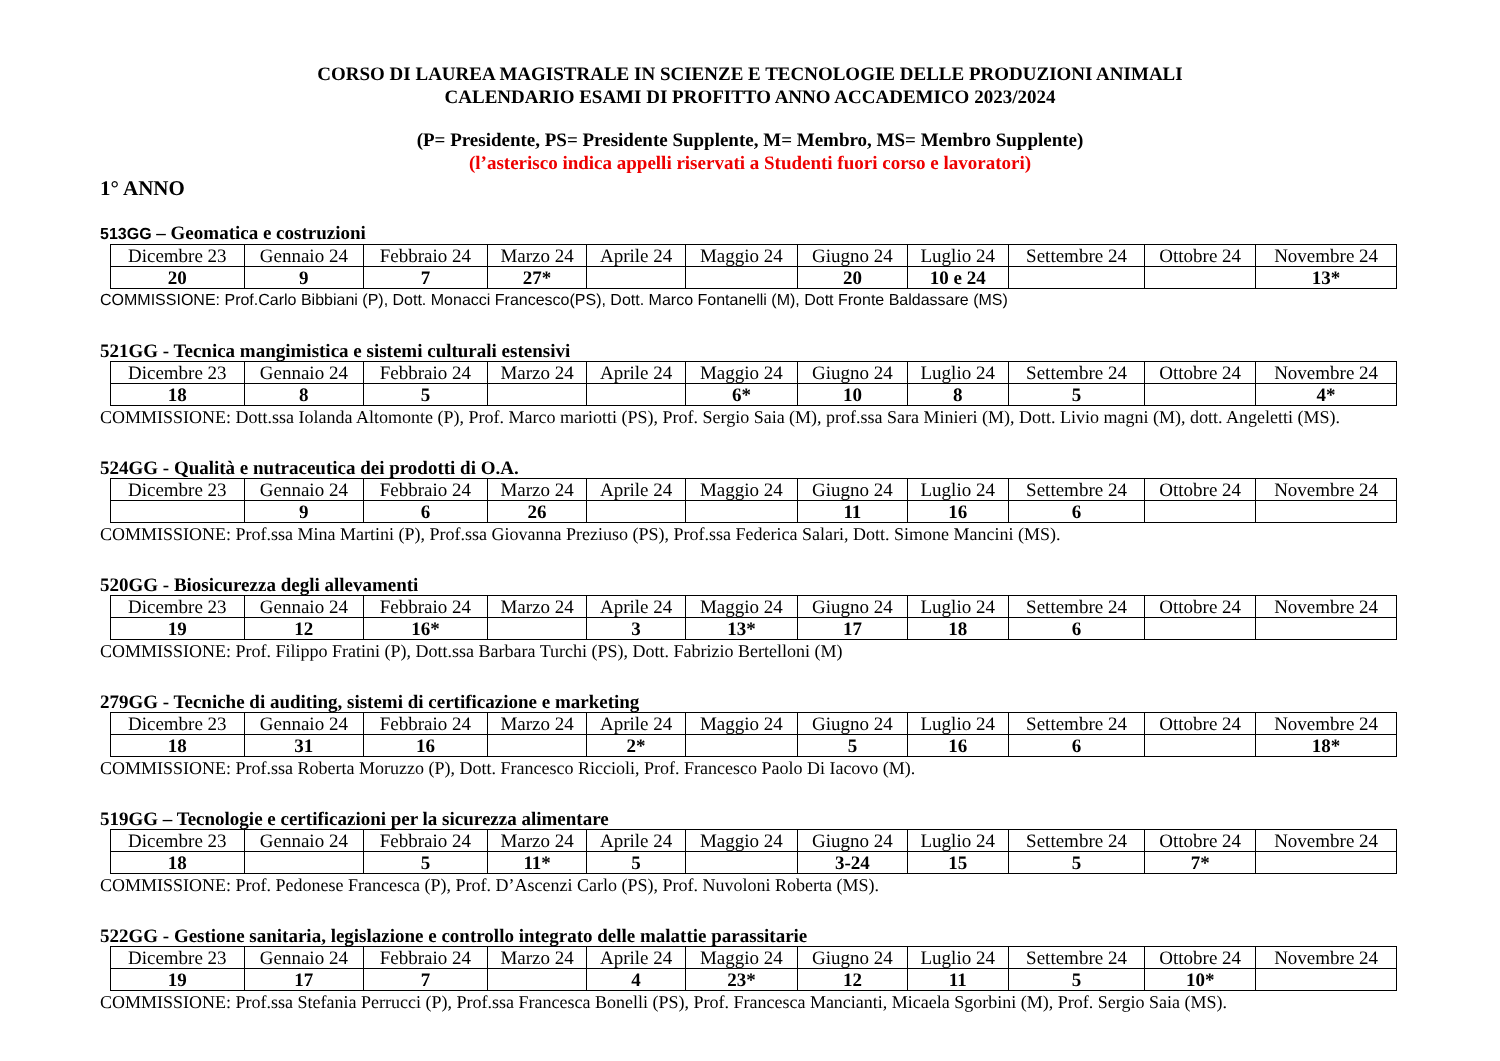CORSO DI LAUREA MAGISTRALE IN SCIENZE E TECNOLOGIE DELLE PRODUZIONI ANIMALI
CALENDARIO ESAMI DI PROFITTO ANNO ACCADEMICO 2023/2024
(P= Presidente, PS= Presidente Supplente, M= Membro, MS= Membro Supplente)
(l’asterisco indica appelli riservati a Studenti fuori corso e lavoratori)
1° ANNO
513GG – Geomatica e costruzioni
| Dicembre 23 | Gennaio 24 | Febbraio 24 | Marzo 24 | Aprile 24 | Maggio 24 | Giugno 24 | Luglio 24 | Settembre 24 | Ottobre 24 | Novembre 24 |
| 20 | 9 | 7 | 27* | | | 20 | 10 e 24 | | | 13* |
COMMISSIONE: Prof.Carlo Bibbiani (P), Dott. Monacci Francesco(PS), Dott. Marco Fontanelli (M), Dott Fronte Baldassare (MS)
521GG - Tecnica mangimistica e sistemi culturali estensivi
| Dicembre 23 | Gennaio 24 | Febbraio 24 | Marzo 24 | Aprile 24 | Maggio 24 | Giugno 24 | Luglio 24 | Settembre 24 | Ottobre 24 | Novembre 24 |
| 18 | 8 | 5 | | | 6* | 10 | 8 | 5 | | 4* |
COMMISSIONE: Dott.ssa Iolanda Altomonte (P), Prof. Marco mariotti (PS), Prof. Sergio Saia (M), prof.ssa Sara Minieri (M), Dott. Livio magni (M), dott. Angeletti (MS).
524GG - Qualità e nutraceutica dei prodotti di O.A.
| Dicembre 23 | Gennaio 24 | Febbraio 24 | Marzo 24 | Aprile 24 | Maggio 24 | Giugno 24 | Luglio 24 | Settembre 24 | Ottobre 24 | Novembre 24 |
| | 9 | 6 | 26 | | | 11 | 16 | 6 | | |
COMMISSIONE: Prof.ssa Mina Martini (P), Prof.ssa Giovanna Preziuso (PS), Prof.ssa Federica Salari, Dott. Simone Mancini (MS).
520GG - Biosicurezza degli allevamenti
| Dicembre 23 | Gennaio 24 | Febbraio 24 | Marzo 24 | Aprile 24 | Maggio 24 | Giugno 24 | Luglio 24 | Settembre 24 | Ottobre 24 | Novembre 24 |
| 19 | 12 | 16* | | 3 | 13* | 17 | 18 | 6 | | |
COMMISSIONE: Prof. Filippo Fratini (P), Dott.ssa Barbara Turchi (PS), Dott. Fabrizio Bertelloni (M)
279GG - Tecniche di auditing, sistemi di certificazione e marketing
| Dicembre 23 | Gennaio 24 | Febbraio 24 | Marzo 24 | Aprile 24 | Maggio 24 | Giugno 24 | Luglio 24 | Settembre 24 | Ottobre 24 | Novembre 24 |
| 18 | 31 | 16 | | 2* | | 5 | 16 | 6 | | 18* |
COMMISSIONE: Prof.ssa Roberta Moruzzo (P), Dott. Francesco Riccioli, Prof. Francesco Paolo Di Iacovo (M).
519GG – Tecnologie e certificazioni per la sicurezza alimentare
| Dicembre 23 | Gennaio 24 | Febbraio 24 | Marzo 24 | Aprile 24 | Maggio 24 | Giugno 24 | Luglio 24 | Settembre 24 | Ottobre 24 | Novembre 24 |
| 18 | | 5 | 11* | 5 | | 3-24 | 15 | 5 | 7* | |
COMMISSIONE: Prof. Pedonese Francesca (P), Prof. D’Ascenzi Carlo (PS), Prof. Nuvoloni Roberta (MS).
522GG - Gestione sanitaria, legislazione e controllo integrato delle malattie parassitarie
| Dicembre 23 | Gennaio 24 | Febbraio 24 | Marzo 24 | Aprile 24 | Maggio 24 | Giugno 24 | Luglio 24 | Settembre 24 | Ottobre 24 | Novembre 24 |
| 19 | 17 | 7 | | 4 | 23* | 12 | 11 | 5 | 10* | |
COMMISSIONE: Prof.ssa Stefania Perrucci (P), Prof.ssa Francesca Bonelli (PS), Prof. Francesca Mancianti, Micaela Sgorbini (M), Prof. Sergio Saia (MS).